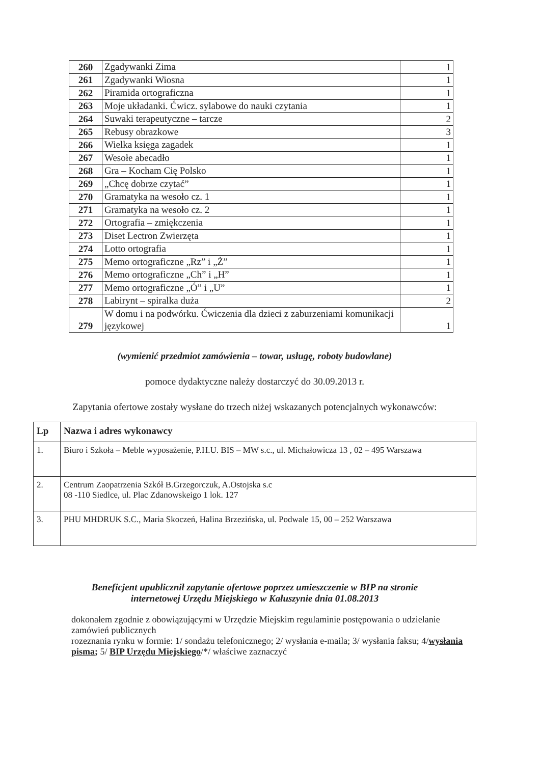| 260 | Zgadywanki Zima | 1 |
| 261 | Zgadywanki Wiosna | 1 |
| 262 | Piramida ortograficzna | 1 |
| 263 | Moje układanki. Ćwicz. sylabowe do nauki czytania | 1 |
| 264 | Suwaki terapeutyczne – tarcze | 2 |
| 265 | Rebusy obrazkowe | 3 |
| 266 | Wielka księga zagadek | 1 |
| 267 | Wesołe abecadło | 1 |
| 268 | Gra – Kocham Cię Polsko | 1 |
| 269 | „Chcę dobrze czytać” | 1 |
| 270 | Gramatyka na wesoło cz. 1 | 1 |
| 271 | Gramatyka na wesoło cz. 2 | 1 |
| 272 | Ortografia – zmiękczenia | 1 |
| 273 | Diset Lectron Zwierzęta | 1 |
| 274 | Lotto ortografia | 1 |
| 275 | Memo ortograficzne „Rz” i „Ż” | 1 |
| 276 | Memo ortograficzne „Ch” i „H” | 1 |
| 277 | Memo ortograficzne „Ó” i „U” | 1 |
| 278 | Labirynt – spiralka duża | 2 |
| 279 | W domu i na podwórku. Ćwiczenia dla dzieci z zaburzeniami komunikacji językowej | 1 |
(wymienić przedmiot zamówienia – towar, usługę, roboty budowlane)
pomoce dydaktyczne należy dostarczyć do 30.09.2013 r.
Zapytania ofertowe zostały wysłane do trzech niżej wskazanych potencjalnych wykonawców:
| Lp | Nazwa i adres wykonawcy |
| --- | --- |
| 1. | Biuro i Szkoła – Meble wyposażenie, P.H.U. BIS – MW s.c., ul. Michałowicza 13 , 02 – 495 Warszawa |
| 2. | Centrum Zaopatrzenia Szkół B.Grzegorczuk, A.Ostojska s.c 08 -110 Siedlce, ul. Plac Zdanowskeigo 1 lok. 127 |
| 3. | PHU MHDRUK S.C., Maria Skoczeń, Halina Brzezińska, ul. Podwale 15, 00 – 252 Warszawa |
Beneficjent upublicznił zapytanie ofertowe poprzez umieszczenie w BIP na stronie
internetowej Urzędu Miejskiego w Kałuszynie dnia 01.08.2013
dokonałem zgodnie z obowiązującymi w Urzędzie Miejskim regulaminie postępowania o udzielanie zamówień publicznych
rozeznania rynku w formie: 1/ sondażu telefonicznego; 2/ wysłania e-maila; 3/ wysłania faksu; 4/wysłania pisma; 5/ BIP Urzędu Miejskiego/*/ właściwe zaznaczyć